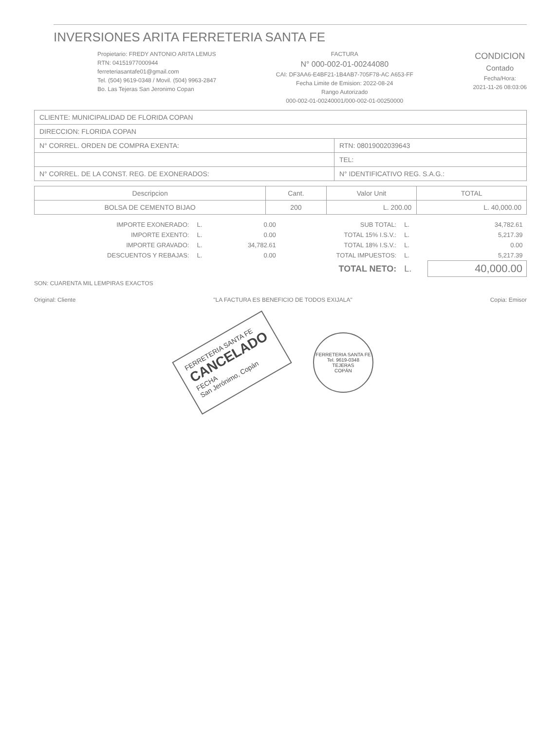INVERSIONES ARITA FERRETERIA SANTA FE
Propietario: FREDY ANTONIO ARITA LEMUS
RTN: 04151977000944
ferreteriasantafe01@gmail.com
Tel. (504) 9619-0348 / Movil. (504) 9963-2847
Bo. Las Tejeras San Jeronimo Copan
FACTURA
N° 000-002-01-00244080
CAI: DF3AA6-E4BF21-1B4AB7-705F78-AC A653-FF
Fecha Limite de Emision: 2022-08-24
Rango Autorizado
000-002-01-00240001/000-002-01-00250000
CONDICION
Contado
Fecha/Hora:
2021-11-26 08:03:06
| CLIENTE: MUNICIPALIDAD DE FLORIDA COPAN | | |
| DIRECCION: FLORIDA COPAN | | |
| N° CORREL. ORDEN DE COMPRA EXENTA: | | RTN: 08019002039643 |
| | | TEL: |
| N° CORREL. DE LA CONST. REG. DE EXONERADOS: | N° IDENTIFICATIVO REG. S.A.G.: | |
| Descripcion | Cant. | Valor Unit | TOTAL |
| --- | --- | --- | --- |
| BOLSA DE CEMENTO BIJAO | 200 | L. 200.00 | L. 40,000.00 |
| IMPORTE EXONERADO: | L. | 0.00 | SUB TOTAL: | L. | 34,782.61 |
| IMPORTE EXENTO: | L. | 0.00 | TOTAL 15% I.S.V.: | L. | 5,217.39 |
| IMPORTE GRAVADO: | L. | 34,782.61 | TOTAL 18% I.S.V.: | L. | 0.00 |
| DESCUENTOS Y REBAJAS: | L. | 0.00 | TOTAL IMPUESTOS: | L. | 5,217.39 |
| | | | TOTAL NETO: | L. | 40,000.00 |
SON: CUARENTA MIL LEMPIRAS EXACTOS
Original: Cliente "LA FACTURA ES BENEFICIO DE TODOS EXIJALA" Copia: Emisor
FERRETERIA SANTA FE
CANCELADO
FECHA
San Jerónimo, Copán
FERRETERIA SANTA FE
Tel. 9619-0348
TEJERAS
COPÁN